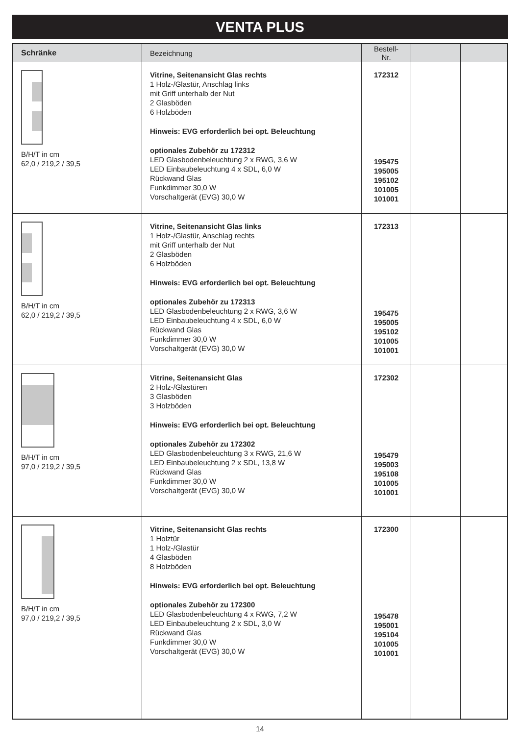VENTA PLUS
| Schränke | Bezeichnung | Bestell-Nr. | | |
| --- | --- | --- | --- | --- |
| B/H/T in cm 62,0 / 219,2 / 39,5 | Vitrine, Seitenansicht Glas rechts 1 Holz-/Glastür, Anschlag links mit Griff unterhalb der Nut 2 Glasböden 6 Holzböden Hinweis: EVG erforderlich bei opt. Beleuchtung optionales Zubehör zu 172312 LED Glasbodenbeleuchtung 2 x RWG, 3,6 W LED Einbaubeleuchtung 4 x SDL, 6,0 W Rückwand Glas Funkdimmer 30,0 W Vorschaltgerät (EVG) 30,0 W | 172312 195475 195005 195102 101005 101001 | | |
| B/H/T in cm 62,0 / 219,2 / 39,5 | Vitrine, Seitenansicht Glas links 1 Holz-/Glastür, Anschlag rechts mit Griff unterhalb der Nut 2 Glasböden 6 Holzböden Hinweis: EVG erforderlich bei opt. Beleuchtung optionales Zubehör zu 172313 LED Glasbodenbeleuchtung 2 x RWG, 3,6 W LED Einbaubeleuchtung 4 x SDL, 6,0 W Rückwand Glas Funkdimmer 30,0 W Vorschaltgerät (EVG) 30,0 W | 172313 195475 195005 195102 101005 101001 | | |
| B/H/T in cm 97,0 / 219,2 / 39,5 | Vitrine, Seitenansicht Glas 2 Holz-/Glastüren 3 Glasböden 3 Holzböden Hinweis: EVG erforderlich bei opt. Beleuchtung optionales Zubehör zu 172302 LED Glasbodenbeleuchtung 3 x RWG, 21,6 W LED Einbaubeleuchtung 2 x SDL, 13,8 W Rückwand Glas Funkdimmer 30,0 W Vorschaltgerät (EVG) 30,0 W | 172302 195479 195003 195108 101005 101001 | | |
| B/H/T in cm 97,0 / 219,2 / 39,5 | Vitrine, Seitenansicht Glas rechts 1 Holztür 1 Holz-/Glastür 4 Glasböden 8 Holzböden Hinweis: EVG erforderlich bei opt. Beleuchtung optionales Zubehör zu 172300 LED Glasbodenbeleuchtung 4 x RWG, 7,2 W LED Einbaubeleuchtung 2 x SDL, 3,0 W Rückwand Glas Funkdimmer 30,0 W Vorschaltgerät (EVG) 30,0 W | 172300 195478 195001 195104 101005 101001 | | |
14